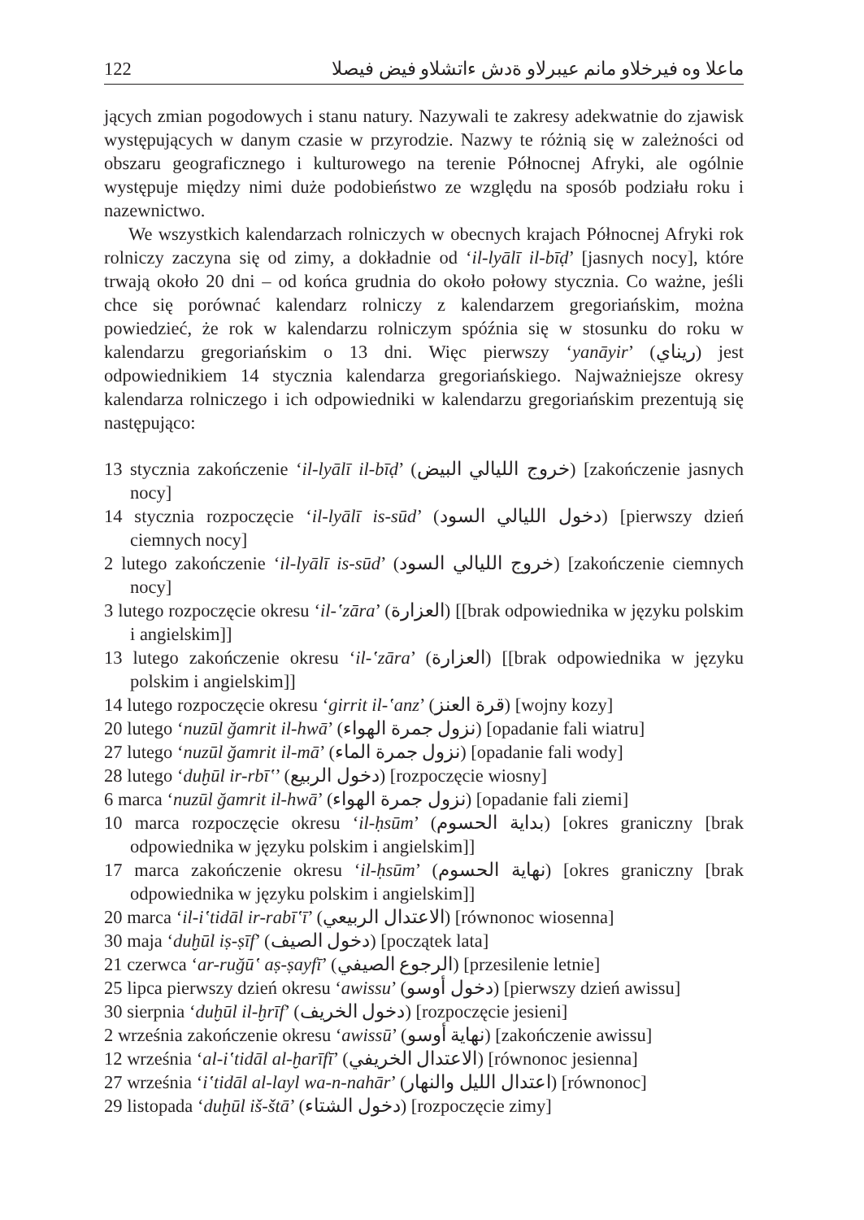122 ماعلا وه فيرخلاو مانم عيبرلاو ةدش ءاتشلاو فيض فيصلا
jących zmian pogodowych i stanu natury. Nazywali te zakresy adekwatnie do zjawisk występujących w danym czasie w przyrodzie. Nazwy te różnią się w zależności od obszaru geograficznego i kulturowego na terenie Północnej Afryki, ale ogólnie występuje między nimi duże podobieństwo ze względu na sposób podziału roku i nazewnictwo.
We wszystkich kalendarzach rolniczych w obecnych krajach Północnej Afryki rok rolniczy zaczyna się od zimy, a dokładnie od ‘il-lyālī il-bīḍ’ [jasnych nocy], które trwają około 20 dni – od końca grudnia do około połowy stycznia. Co ważne, jeśli chce się porównać kalendarz rolniczy z kalendarzem gregoriańskim, można powiedzieć, że rok w kalendarzu rolniczym spóźnia się w stosunku do roku w kalendarzu gregoriańskim o 13 dni. Więc pierwszy ‘yanāyir’ (ريناي) jest odpowiednikiem 14 stycznia kalendarza gregoriańskiego. Najważniejsze okresy kalendarza rolniczego i ich odpowiedniki w kalendarzu gregoriańskim prezentują się następująco:
13 stycznia zakończenie ‘il-lyālī il-bīḍ’ (خروج الليالي البيض) [zakończenie jasnych nocy]
14 stycznia rozpoczęcie ‘il-lyālī is-sūd’ (دخول الليالي السود) [pierwszy dzień ciemnych nocy]
2 lutego zakończenie ‘il-lyālī is-sūd’ (خروج الليالي السود) [zakończenie ciemnych nocy]
3 lutego rozpoczęcie okresu ‘il-ʽzāra’ (العزارة) [[brak odpowiednika w języku polskim i angielskim]]
13 lutego zakończenie okresu ‘il-ʽzāra’ (العزارة) [[brak odpowiednika w języku polskim i angielskim]]
14 lutego rozpoczęcie okresu ‘girrit il-ʽanz’ (قرة العنز) [wojny kozy]
20 lutego ‘nuzūl ğamrit il-hwā’ (نزول جمرة الهواء) [opadanie fali wiatru]
27 lutego ‘nuzūl ğamrit il-mā’ (نزول جمرة الماء) [opadanie fali wody]
28 lutego ‘duḫūl ir-rbīʽ’ (دخول الربيع) [rozpoczęcie wiosny]
6 marca ‘nuzūl ğamrit il-hwā’ (نزول جمرة الهواء) [opadanie fali ziemi]
10 marca rozpoczęcie okresu ‘il-ḥsūm’ (بداية الحسوم) [okres graniczny [brak odpowiednika w języku polskim i angielskim]]
17 marca zakończenie okresu ‘il-ḥsūm’ (نهاية الحسوم) [okres graniczny [brak odpowiednika w języku polskim i angielskim]]
20 marca ‘il-iʽtidāl ir-rabīʽī’ (الاعتدال الربيعي) [równonoc wiosenna]
30 maja ‘duḫūl iṣ-ṣīf’ (دخول الصيف) [początek lata]
21 czerwca ‘ar-ruğūʽ aṣ-ṣayfī’ (الرجوع الصيفي) [przesilenie letnie]
25 lipca pierwszy dzień okresu ‘awissu’ (دخول أوسو) [pierwszy dzień awissu]
30 sierpnia ‘duḫūl il-ḫrīf’ (دخول الخريف) [rozpoczęcie jesieni]
2 września zakończenie okresu ‘awissū’ (نهاية أوسو) [zakończenie awissu]
12 września ‘al-iʽtidāl al-ḫarīfī’ (الاعتدال الخريفي) [równonoc jesienna]
27 września ‘iʽtidāl al-layl wa-n-nahār’ (اعتدال الليل والنهار) [równonoc]
29 listopada ‘duḫūl iš-štā’ (دخول الشتاء) [rozpoczęcie zimy]